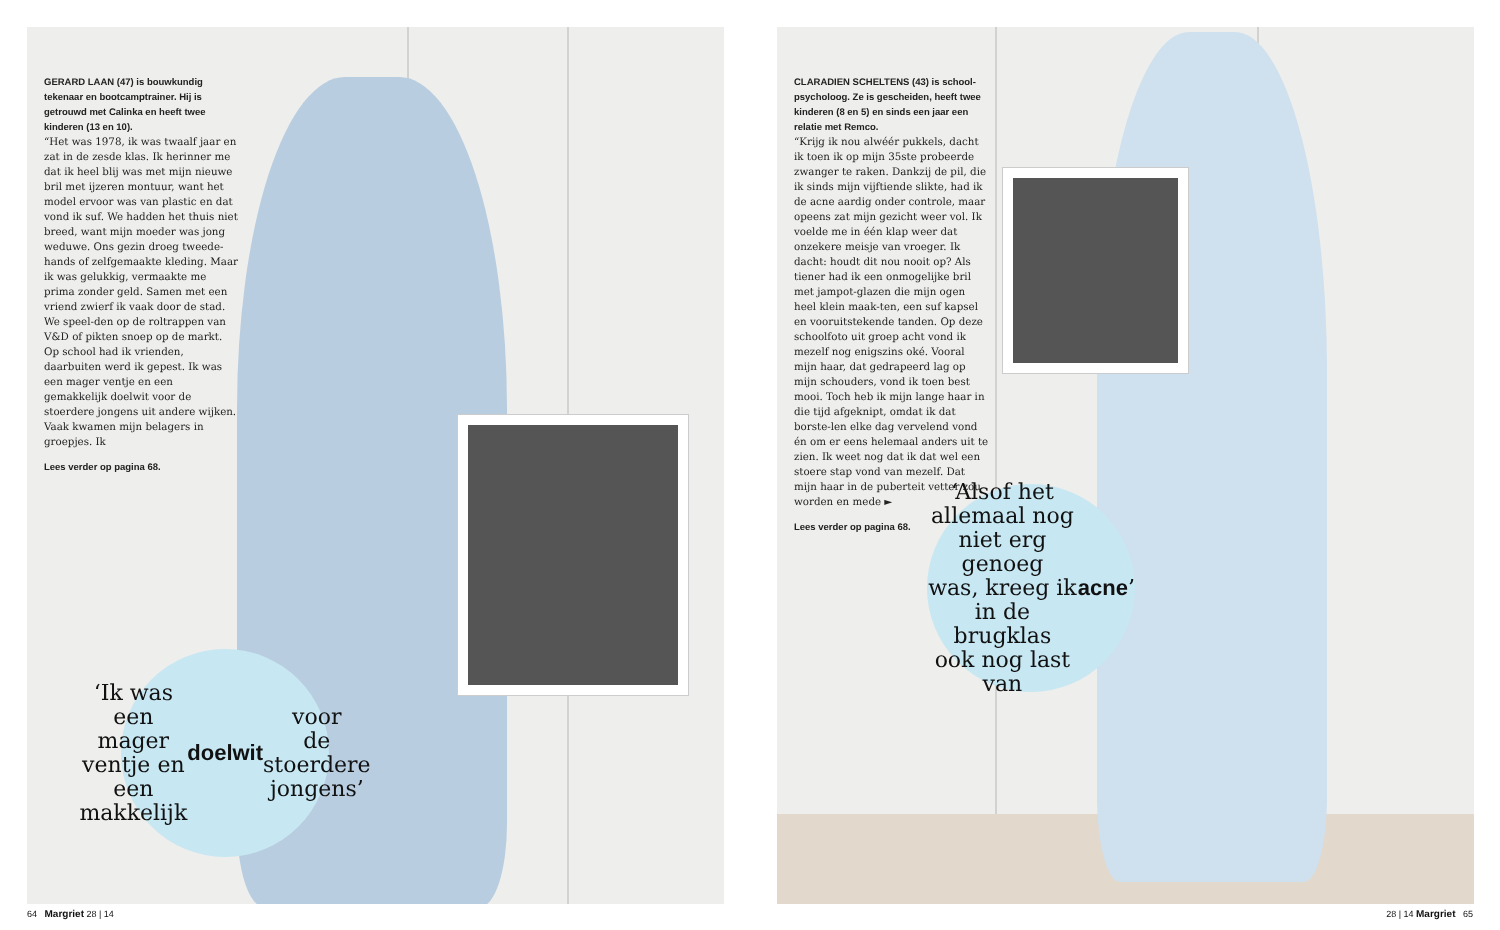GERARD LAAN (47) is bouwkundig tekenaar en bootcamptrainer. Hij is getrouwd met Calinka en heeft twee kinderen (13 en 10).
“Het was 1978, ik was twaalf jaar en zat in de zesde klas. Ik herinner me dat ik heel blij was met mijn nieuwe bril met ijzeren montuur, want het model ervoor was van plastic en dat vond ik suf. We hadden het thuis niet breed, want mijn moeder was jong weduwe. Ons gezin droeg tweede-hands of zelfgemaakte kleding. Maar ik was gelukkig, vermaakte me prima zonder geld. Samen met een vriend zwierf ik vaak door de stad. We speel-den op de roltrappen van V&D of pikten snoep op de markt. Op school had ik vrienden, daarbuiten werd ik gepest. Ik was een mager ventje en een gemakkelijk doelwit voor de stoerdere jongens uit andere wijken. Vaak kwamen mijn belagers in groepjes. Ik
Lees verder op pagina 68.
‘Ik was
een mager
ventje en
een makkelijk
doelwit voor
de stoerdere
jongens’
CLARADIEN SCHELTENS (43) is school-psycholoog. Ze is gescheiden, heeft twee kinderen (8 en 5) en sinds een jaar een relatie met Remco.
“Krijg ik nou alwéér pukkels, dacht ik toen ik op mijn 35ste probeerde zwanger te raken. Dankzij de pil, die ik sinds mijn vijftiende slikte, had ik de acne aardig onder controle, maar opeens zat mijn gezicht weer vol. Ik voelde me in één klap weer dat onzekere meisje van vroeger. Ik dacht: houdt dit nou nooit op? Als tiener had ik een onmogelijke bril met jampot-glazen die mijn ogen heel klein maak-ten, een suf kapsel en vooruitstekende tanden. Op deze schoolfoto uit groep acht vond ik mezelf nog enigszins oké. Vooral mijn haar, dat gedrapeerd lag op mijn schouders, vond ik toen best mooi. Toch heb ik mijn lange haar in die tijd afgeknipt, omdat ik dat borste-len elke dag vervelend vond én om er eens helemaal anders uit te zien. Ik weet nog dat ik dat wel een stoere stap vond van mezelf. Dat mijn haar in de puberteit vetter zou worden en mede ►
Lees verder op pagina 68.
‘Alsof het
allemaal nog
niet erg genoeg
was, kreeg ik
in de brugklas
ook nog last
van acne’
64 Margriet 28 | 14 28 | 14 Margriet 65